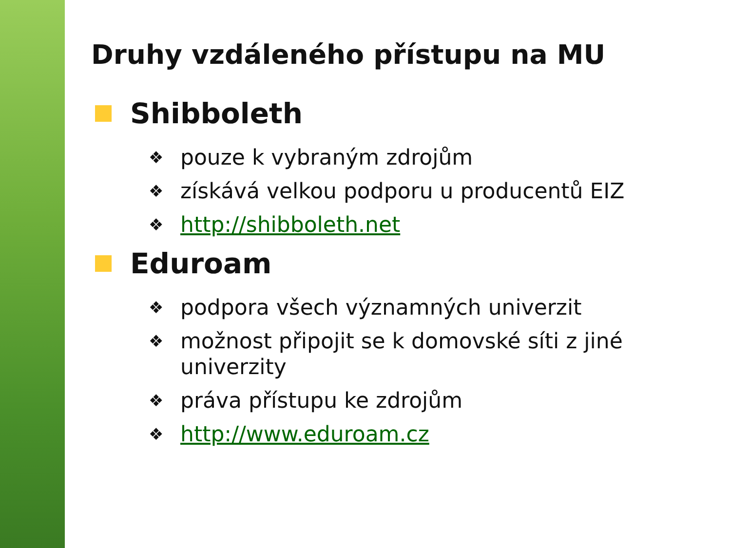Druhy vzdáleného přístupu na MU
Shibboleth
❖ pouze k vybraným zdrojům
❖ získává velkou podporu u producentů EIZ
❖ http://shibboleth.net
Eduroam
❖ podpora všech významných univerzit
❖ možnost připojit se k domovské síti z jiné univerzity
❖ práva přístupu ke zdrojům
❖ http://www.eduroam.cz